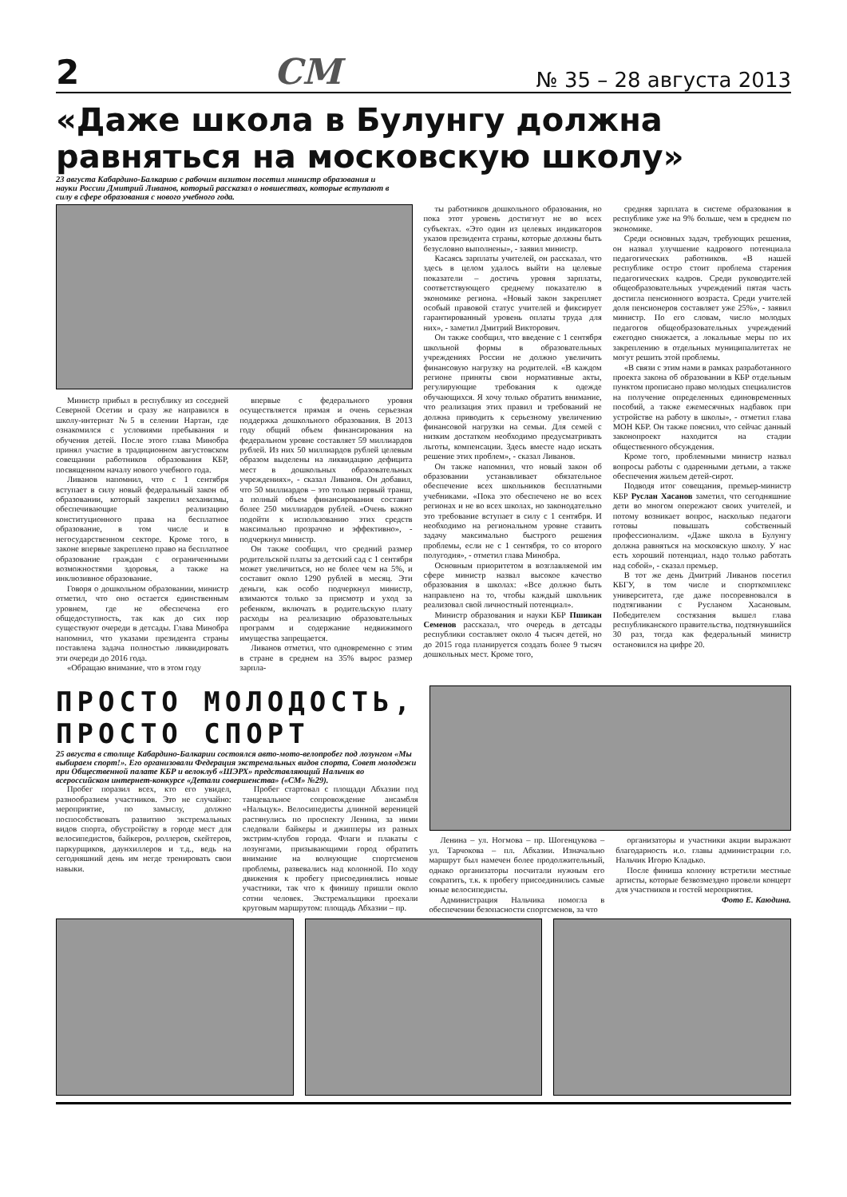2 СМ № 35 – 28 августа 2013
«Даже школа в Булунгу должна равняться на московскую школу»
23 августа Кабардино-Балкарию с рабочим визитом посетил министр образования и науки России Дмитрий Ливанов, который рассказал о новшествах, которые вступают в силу в сфере образования с нового учебного года.
Министр прибыл в республику из соседней Северной Осетии и сразу же направился в школу-интернат №5 в селении Нартан, где ознакомился с условиями пребывания и обучения детей. После этого глава Минобра принял участие в традиционном августовском совещании работников образования КБР, посвященном началу нового учебного года.
Ливанов напомнил, что с 1 сентября вступает в силу новый федеральный закон об образовании, который закрепил механизмы, обеспечивающие реализацию конституционного права на бесплатное образование, в том числе и в негосударственном секторе. Кроме того, в законе впервые закреплено право на бесплатное образование граждан с ограниченными возможностями здоровья, а также на инклюзивное образование.
Говоря о дошкольном образовании, министр отметил, что оно остается единственным уровнем, где не обеспечена его общедоступность, так как до сих пор существуют очереди в детсады. Глава Минобра напомнил, что указами президента страны поставлена задача полностью ликвидировать эти очереди до 2016 года.
«Обращаю внимание, что в этом году
впервые с федерального уровня осуществляется прямая и очень серьезная поддержка дошкольного образования. В 2013 году общий объем финансирования на федеральном уровне составляет 59 миллиардов рублей. Из них 50 миллиардов рублей целевым образом выделены на ликвидацию дефицита мест в дошкольных образовательных учреждениях», - сказал Ливанов. Он добавил, что 50 миллиардов – это только первый транш, а полный объем финансирования составит более 250 миллиардов рублей. «Очень важно подойти к использованию этих средств максимально прозрачно и эффективно», - подчеркнул министр.
Он также сообщил, что средний размер родительской платы за детский сад с 1 сентября может увеличиться, но не более чем на 5%, и составит около 1290 рублей в месяц. Эти деньги, как особо подчеркнул министр, взимаются только за присмотр и уход за ребенком, включать в родительскую плату расходы на реализацию образовательных программ и содержание недвижимого имущества запрещается.
Ливанов отметил, что одновременно с этим в стране в среднем на 35% вырос размер зарпла-
ты работников дошкольного образования, но пока этот уровень достигнут не во всех субъектах. «Это один из целевых индикаторов указов президента страны, которые должны быть безусловно выполнены», - заявил министр.
Касаясь зарплаты учителей, он рассказал, что здесь в целом удалось выйти на целевые показатели – достичь уровня зарплаты, соответствующего среднему показателю в экономике региона. «Новый закон закрепляет особый правовой статус учителей и фиксирует гарантированный уровень оплаты труда для них», - заметил Дмитрий Викторович.
Он также сообщил, что введение с 1 сентября школьной формы в образовательных учреждениях России не должно увеличить финансовую нагрузку на родителей. «В каждом регионе приняты свои нормативные акты, регулирующие требования к одежде обучающихся. Я хочу только обратить внимание, что реализация этих правил и требований не должна приводить к серьезному увеличению финансовой нагрузки на семьи. Для семей с низким достатком необходимо предусматривать льготы, компенсации. Здесь вместе надо искать решение этих проблем», - сказал Ливанов.
Он также напомнил, что новый закон об образовании устанавливает обязательное обеспечение всех школьников бесплатными учебниками. «Пока это обеспечено не во всех регионах и не во всех школах, но законодательно это требование вступает в силу с 1 сентября. И необходимо на региональном уровне ставить задачу максимально быстрого решения проблемы, если не с 1 сентября, то со второго полугодия», - отметил глава Минобра.
Основным приоритетом в возглавляемой им сфере министр назвал высокое качество образования в школах: «Все должно быть направлено на то, чтобы каждый школьник реализовал свой личностный потенциал».
Министр образования и науки КБР Пшикан Семенов рассказал, что очередь в детсады республики составляет около 4 тысяч детей, но до 2015 года планируется создать более 9 тысяч дошкольных мест. Кроме того,
средняя зарплата в системе образования в республике уже на 9% больше, чем в среднем по экономике.
Среди основных задач, требующих решения, он назвал улучшение кадрового потенциала педагогических работников. «В нашей республике остро стоит проблема старения педагогических кадров. Среди руководителей общеобразовательных учреждений пятая часть достигла пенсионного возраста. Среди учителей доля пенсионеров составляет уже 25%», - заявил министр. По его словам, число молодых педагогов общеобразовательных учреждений ежегодно снижается, а локальные меры по их закреплению в отдельных муниципалитетах не могут решить этой проблемы.
«В связи с этим нами в рамках разработанного проекта закона об образовании в КБР отдельным пунктом прописано право молодых специалистов на получение определенных единовременных пособий, а также ежемесячных надбавок при устройстве на работу в школы», - отметил глава МОН КБР. Он также пояснил, что сейчас данный законопроект находится на стадии общественного обсуждения.
Кроме того, проблемными министр назвал вопросы работы с одаренными детьми, а также обеспечения жильем детей-сирот.
Подводя итог совещания, премьер-министр КБР Руслан Хасанов заметил, что сегодняшние дети во многом опережают своих учителей, и потому возникает вопрос, насколько педагоги готовы повышать собственный профессионализм. «Даже школа в Булунгу должна равняться на московскую школу. У нас есть хороший потенциал, надо только работать над собой», - сказал премьер.
В тот же день Дмитрий Ливанов посетил КБГУ, в том числе и спорткомплекс университета, где даже посоревновался в подтягивании с Русланом Хасановым. Победителем состязания вышел глава республиканского правительства, подтянувшийся 30 раз, тогда как федеральный министр остановился на цифре 20.
ПРОСТО МОЛОДОСТЬ, ПРОСТО СПОРТ
25 августа в столице Кабардино-Балкарии состоялся авто-мото-велопробег под лозунгом «Мы выбираем спорт!». Его организовали Федерация экстремальных видов спорта, Совет молодежи при Общественной палате КБР и велоклуб «ШЭРХ» представляющий Нальчик во всероссийском интернет-конкурсе «Детали совершенства» («СМ» №29).
Пробег поразил всех, кто его увидел, разнообразием участников. Это не случайно: мероприятие, по замыслу, должно поспособствовать развитию экстремальных видов спорта, обустройству в городе мест для велосипедистов, байкеров, роллеров, скейтеров, паркурщиков, даунхиллеров и т.д., ведь на сегодняшний день им негде тренировать свои навыки.
Пробег стартовал с площади Абхазии под танцевальное сопровождение ансамбля «Нальцук». Велосипедисты длинной вереницей растянулись по проспекту Ленина, за ними следовали байкеры и джипперы из разных экстрим-клубов города. Флаги и плакаты с лозунгами, призывающими город обратить внимание на волнующие спортсменов проблемы, развевались над колонной. По ходу движения к пробегу присоединялись новые участники, так что к финишу пришли около сотни человек. Экстремальщики проехали круговым маршрутом: площадь Абхазии – пр.
Ленина – ул. Ногмова – пр. Шогенцукова – ул. Тарчокова – пл. Абхазии. Изначально маршрут был намечен более продолжительный, однако организаторы посчитали нужным его сократить, т.к. к пробегу присоединились самые юные велосипедисты.
Администрация Нальчика помогла в обеспечении безопасности спортсменов, за что
организаторы и участники акции выражают благодарность и.о. главы администрации г.о. Нальчик Игорю Кладько.
После финиша колонну встретили местные артисты, которые безвозмездно провели концерт для участников и гостей мероприятия.
Фото Е. Каюдина.